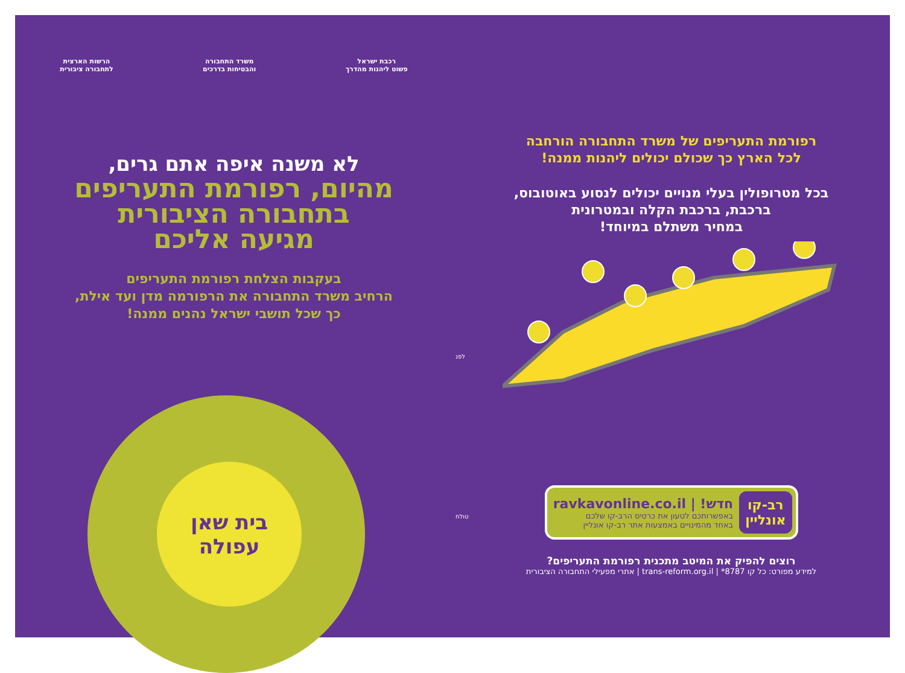רכבת ישראל
פשוט ליהנות מהדרך משרד התחבורה
והבטיחות בדרכים הרשות הארצית
לתחבורה ציבורית
לא משנה איפה אתם גרים,
מהיום, רפורמת התעריפים
בתחבורה הציבורית
מגיעה אליכם
בעקבות הצלחת רפורמת התעריפים
הרחיב משרד התחבורה את הרפורמה מדן ועד אילת,
כך שכל תושבי ישראל נהנים ממנה!
בית שאן
עפולה
לפנ
טולח
רפורמת התעריפים של משרד התחבורה הורחבה
לכל הארץ כך שכולם יכולים ליהנות ממנה!
בכל מטרופולין בעלי מנויים יכולים לנסוע באוטובוס,
ברכבת, ברכבת הקלה ובמטרונית
במחיר משתלם במיוחד!
רב-קו
אונליין
חדש! | ravkavonline.co.il
באפשרותכם לטעון את כרטיס הרב-קו שלכם
באחד מהמינויים באמצעות אתר רב-קו אונליין
רוצים להפיק את המיטב מתכנית רפורמת התעריפים?
למידע מפורט: כל קו 8787* | trans-reform.org.il | אתרי מפעילי התחבורה הציבורית